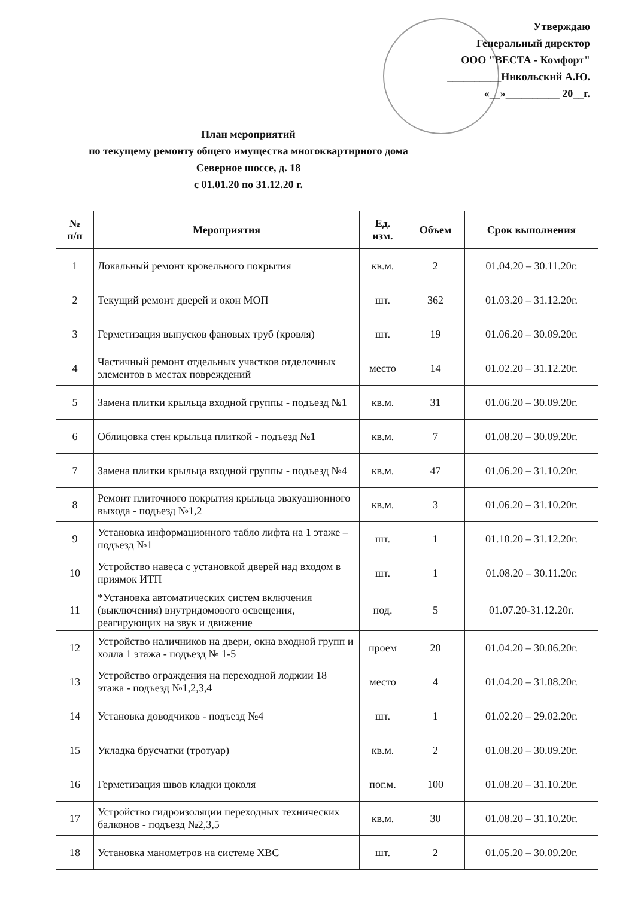Утверждаю
Генеральный директор
ООО "ВЕСТА - Комфорт"
__________Никольский А.Ю.
«__»__________ 20__г.
План мероприятий
по текущему ремонту общего имущества многоквартирного дома
Северное шоссе, д. 18
с 01.01.20 по 31.12.20 г.
| № п/п | Мероприятия | Ед. изм. | Объем | Срок выполнения |
| --- | --- | --- | --- | --- |
| 1 | Локальный ремонт кровельного покрытия | кв.м. | 2 | 01.04.20 – 30.11.20г. |
| 2 | Текущий ремонт дверей и окон МОП | шт. | 362 | 01.03.20 – 31.12.20г. |
| 3 | Герметизация выпусков фановых труб (кровля) | шт. | 19 | 01.06.20 – 30.09.20г. |
| 4 | Частичный ремонт отдельных участков отделочных элементов в местах повреждений | место | 14 | 01.02.20 – 31.12.20г. |
| 5 | Замена плитки крыльца входной группы - подъезд №1 | кв.м. | 31 | 01.06.20 – 30.09.20г. |
| 6 | Облицовка стен крыльца плиткой - подъезд №1 | кв.м. | 7 | 01.08.20 – 30.09.20г. |
| 7 | Замена плитки крыльца входной группы - подъезд №4 | кв.м. | 47 | 01.06.20 – 31.10.20г. |
| 8 | Ремонт плиточного покрытия крыльца эвакуационного выхода - подъезд №1,2 | кв.м. | 3 | 01.06.20 – 31.10.20г. |
| 9 | Установка информационного табло лифта на 1 этаже – подъезд №1 | шт. | 1 | 01.10.20 – 31.12.20г. |
| 10 | Устройство навеса с установкой дверей над входом в приямок ИТП | шт. | 1 | 01.08.20 – 30.11.20г. |
| 11 | *Установка автоматических систем включения (выключения) внутридомового освещения, реагирующих на звук и движение | под. | 5 | 01.07.20-31.12.20г. |
| 12 | Устройство наличников на двери, окна входной групп и холла 1 этажа - подъезд № 1-5 | проем | 20 | 01.04.20 – 30.06.20г. |
| 13 | Устройство ограждения на переходной лоджии 18 этажа - подъезд №1,2,3,4 | место | 4 | 01.04.20 – 31.08.20г. |
| 14 | Установка доводчиков - подъезд №4 | шт. | 1 | 01.02.20 – 29.02.20г. |
| 15 | Укладка брусчатки (тротуар) | кв.м. | 2 | 01.08.20 – 30.09.20г. |
| 16 | Герметизация швов кладки цоколя | пог.м. | 100 | 01.08.20 – 31.10.20г. |
| 17 | Устройство гидроизоляции переходных технических балконов - подъезд №2,3,5 | кв.м. | 30 | 01.08.20 – 31.10.20г. |
| 18 | Установка манометров на системе ХВС | шт. | 2 | 01.05.20 – 30.09.20г. |